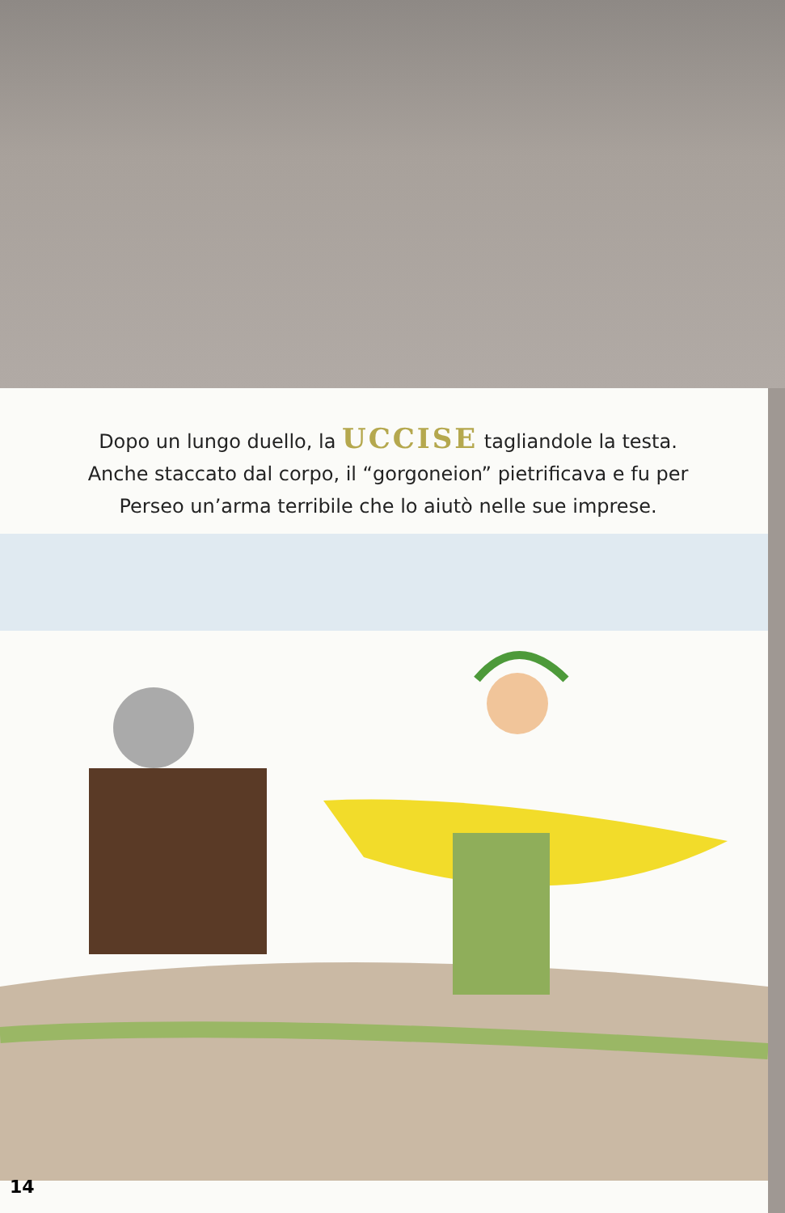Dopo un lungo duello, la UCCISE tagliandole la testa.
Anche staccato dal corpo, il “gorgoneion” pietrificava e fu per
Perseo un’arma terribile che lo aiutò nelle sue imprese.
14